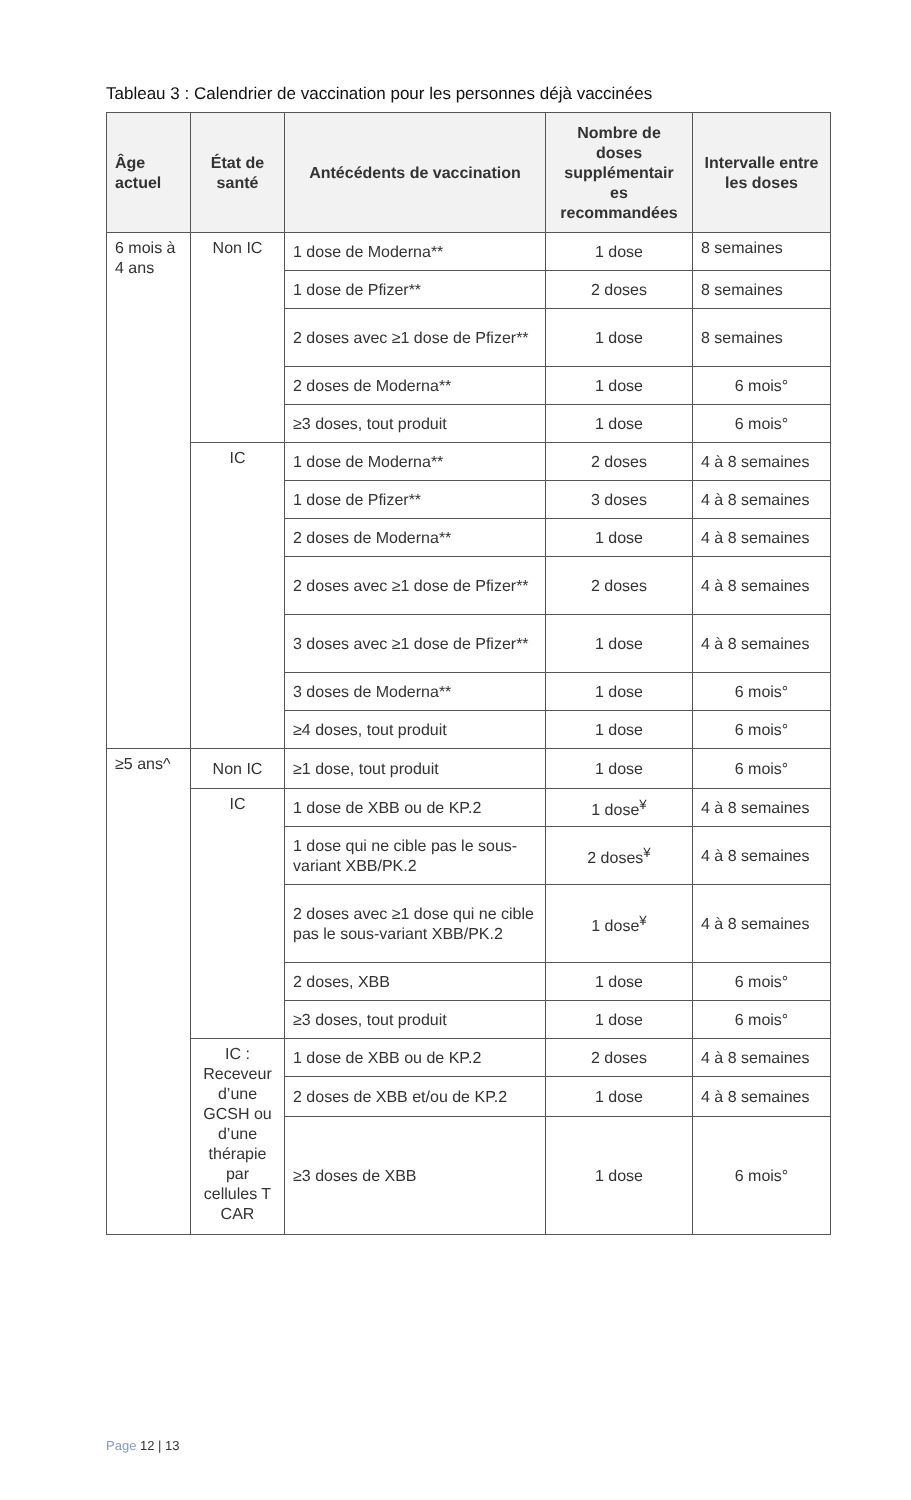Tableau 3 : Calendrier de vaccination pour les personnes déjà vaccinées
| Âge actuel | État de santé | Antécédents de vaccination | Nombre de doses supplémentair es recommandées | Intervalle entre les doses |
| --- | --- | --- | --- | --- |
| 6 mois à 4 ans | Non IC | 1 dose de Moderna** | 1 dose | 8 semaines |
| | | 1 dose de Pfizer** | 2 doses | 8 semaines |
| | | 2 doses avec ≥1 dose de Pfizer** | 1 dose | 8 semaines |
| | | 2 doses de Moderna** | 1 dose | 6 mois° |
| | | ≥3 doses, tout produit | 1 dose | 6 mois° |
| | IC | 1 dose de Moderna** | 2 doses | 4 à 8 semaines |
| | | 1 dose de Pfizer** | 3 doses | 4 à 8 semaines |
| | | 2 doses de Moderna** | 1 dose | 4 à 8 semaines |
| | | 2 doses avec ≥1 dose de Pfizer** | 2 doses | 4 à 8 semaines |
| | | 3 doses avec ≥1 dose de Pfizer** | 1 dose | 4 à 8 semaines |
| | | 3 doses de Moderna** | 1 dose | 6 mois° |
| | | ≥4 doses, tout produit | 1 dose | 6 mois° |
| ≥5 ans^ | Non IC | ≥1 dose, tout produit | 1 dose | 6 mois° |
| | IC | 1 dose de XBB ou de KP.2 | 1 dose<sup>¥</sup> | 4 à 8 semaines |
| | | 1 dose qui ne cible pas le sous-variant XBB/PK.2 | 2 doses<sup>¥</sup> | 4 à 8 semaines |
| | | 2 doses avec ≥1 dose qui ne cible pas le sous-variant XBB/PK.2 | 1 dose<sup>¥</sup> | 4 à 8 semaines |
| | | 2 doses, XBB | 1 dose | 6 mois° |
| | | ≥3 doses, tout produit | 1 dose | 6 mois° |
| | IC : Receveur d’une GCSH ou d’une thérapie par cellules T CAR | 1 dose de XBB ou de KP.2 | 2 doses | 4 à 8 semaines |
| | | 2 doses de XBB et/ou de KP.2 | 1 dose | 4 à 8 semaines |
| | | ≥3 doses de XBB | 1 dose | 6 mois° |
Page 12 | 13